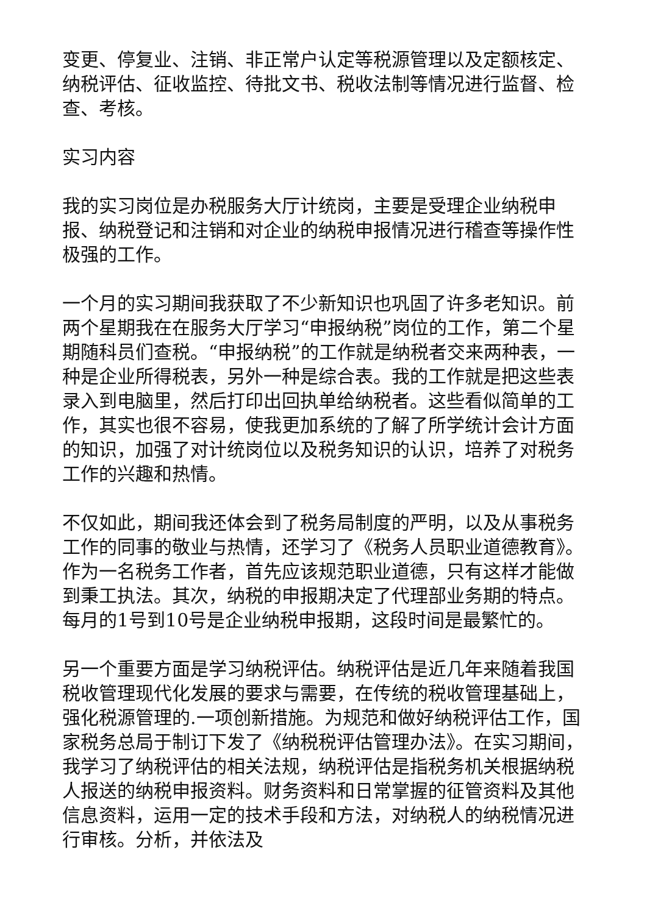变更、停复业、注销、非正常户认定等税源管理以及定额核定、纳税评估、征收监控、待批文书、税收法制等情况进行监督、检查、考核。
实习内容
我的实习岗位是办税服务大厅计统岗，主要是受理企业纳税申报、纳税登记和注销和对企业的纳税申报情况进行稽查等操作性极强的工作。
一个月的实习期间我获取了不少新知识也巩固了许多老知识。前两个星期我在在服务大厅学习“申报纳税”岗位的工作，第二个星期随科员们查税。“申报纳税”的工作就是纳税者交来两种表，一种是企业所得税表，另外一种是综合表。我的工作就是把这些表录入到电脑里，然后打印出回执单给纳税者。这些看似简单的工作，其实也很不容易，使我更加系统的了解了所学统计会计方面的知识，加强了对计统岗位以及税务知识的认识，培养了对税务工作的兴趣和热情。
不仅如此，期间我还体会到了税务局制度的严明，以及从事税务工作的同事的敬业与热情，还学习了《税务人员职业道德教育》。作为一名税务工作者，首先应该规范职业道德，只有这样才能做到秉工执法。其次，纳税的申报期决定了代理部业务期的特点。每月的1号到10号是企业纳税申报期，这段时间是最繁忙的。
另一个重要方面是学习纳税评估。纳税评估是近几年来随着我国税收管理现代化发展的要求与需要，在传统的税收管理基础上，强化税源管理的.一项创新措施。为规范和做好纳税评估工作，国家税务总局于制订下发了《纳税税评估管理办法》。在实习期间，我学习了纳税评估的相关法规，纳税评估是指税务机关根据纳税人报送的纳税申报资料。财务资料和日常掌握的征管资料及其他信息资料，运用一定的技术手段和方法，对纳税人的纳税情况进行审核。分析，并依法及